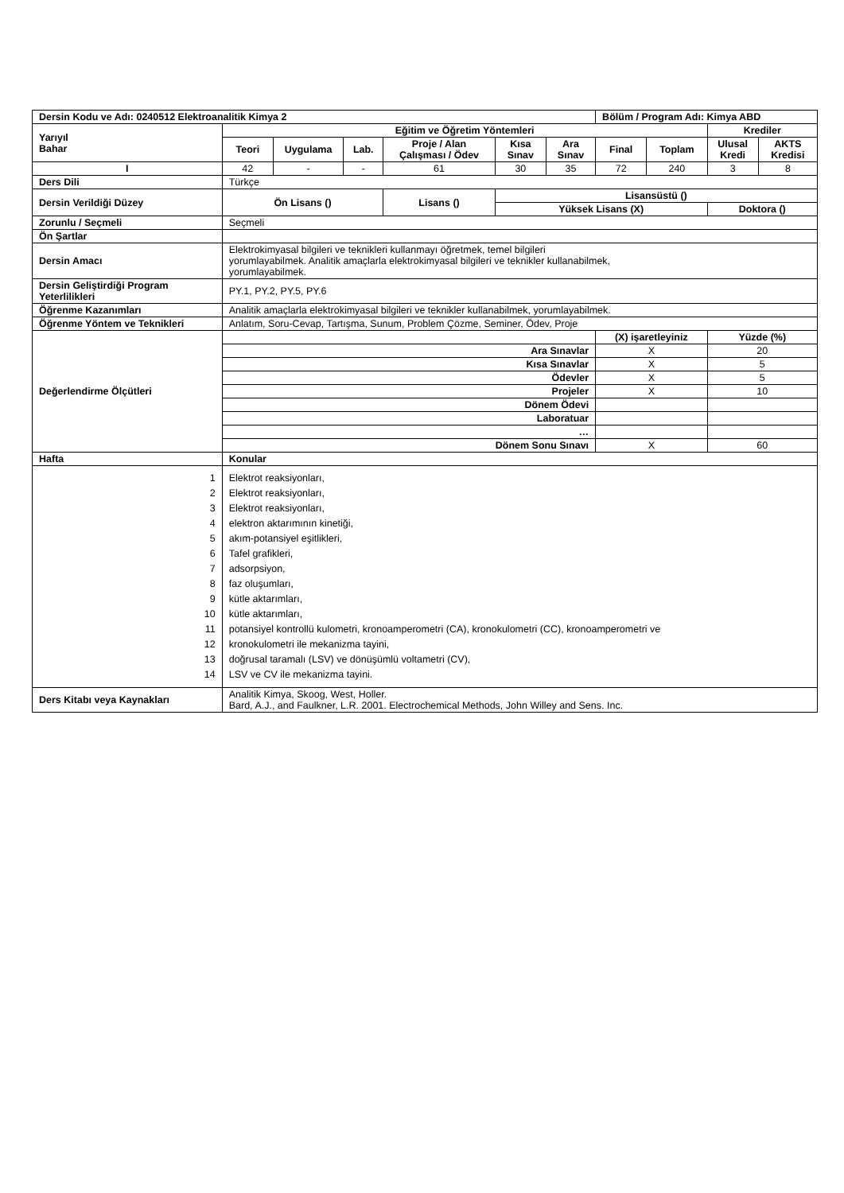| Dersin Kodu ve Adı: 0240512 Elektroanalitik Kimya 2 | | | | | | | Bölüm / Program Adı: Kimya ABD | | | |
| --- | --- | --- | --- | --- | --- | --- | --- | --- | --- | --- |
| Yarıyıl Bahar | Eğitim ve Öğretim Yöntemleri | | | | | | | | Krediler | |
| | Teori | Uygulama | Lab. | Proje / Alan Çalışması / Ödev | Kısa Sınav | Ara Sınav | Final | Toplam | Ulusal Kredi | AKTS Kredisi |
| I | 42 | - | - | 61 | 30 | 35 | 72 | 240 | 3 | 8 |
| Ders Dili | Türkçe | | | | | | | | | |
| Dersin Verildiği Düzey | Ön Lisans () | | | Lisans () | Lisansüstü () | | | | | |
| | | | | | Yüksek Lisans (X) | | | | Doktora () | |
| Zorunlu / Seçmeli | Seçmeli | | | | | | | | | |
| Ön Şartlar | | | | | | | | | | |
| Dersin Amacı | Elektrokimyasal bilgileri ve teknikleri kullanmayı öğretmek, temel bilgileri yorumlayabilmek. Analitik amaçlarla elektrokimyasal bilgileri ve teknikler kullanabilmek, yorumlayabilmek. | | | | | | | | | |
| Dersin Geliştirdiği Program Yeterlilikleri | PY.1, PY.2, PY.5, PY.6 | | | | | | | | | |
| Öğrenme Kazanımları | Analitik amaçlarla elektrokimyasal bilgileri ve teknikler kullanabilmek, yorumlayabilmek. | | | | | | | | | |
| Öğrenme Yöntem ve Teknikleri | Anlatım, Soru-Cevap, Tartışma, Sunum, Problem Çözme, Seminer, Ödev, Proje | | | | | | | | | |
| Değerlendirme Ölçütleri | | | | | | | (X) işaretleyiniz | | Yüzde (%) | |
| | Ara Sınavlar | | | | | | X | | 20 | |
| | Kısa Sınavlar | | | | | | X | | 5 | |
| | Ödevler | | | | | | X | | 5 | |
| | Projeler | | | | | | X | | 10 | |
| | Dönem Ödevi | | | | | | | | | |
| | Laboratuar | | | | | | | | | |
| | … | | | | | | | | | |
| | Dönem Sonu Sınavı | | | | | | X | | 60 | |
| Hafta | Konular | | | | | | | | | |
| 1 2 3 4 5 6 7 8 9 10 11 12 13 14 | Elektrot reaksiyonları, Elektrot reaksiyonları, Elektrot reaksiyonları, elektron aktarımının kinetiği, akım-potansiyel eşitlikleri, Tafel grafikleri, adsorpsiyon, faz oluşumları, kütle aktarımları, kütle aktarımları, potansiyel kontrollü kulometri, kronoamperometri (CA), kronokulometri (CC), kronoamperometri ve kronokulometri ile mekanizma tayini, doğrusal taramalı (LSV) ve dönüşümlü voltametri (CV), LSV ve CV ile mekanizma tayini. | | | | | | | | | |
| Ders Kitabı veya Kaynakları | Analitik Kimya, Skoog, West, Holler. Bard, A.J., and Faulkner, L.R. 2001. Electrochemical Methods, John Willey and Sens. Inc. | | | | | | | | | |